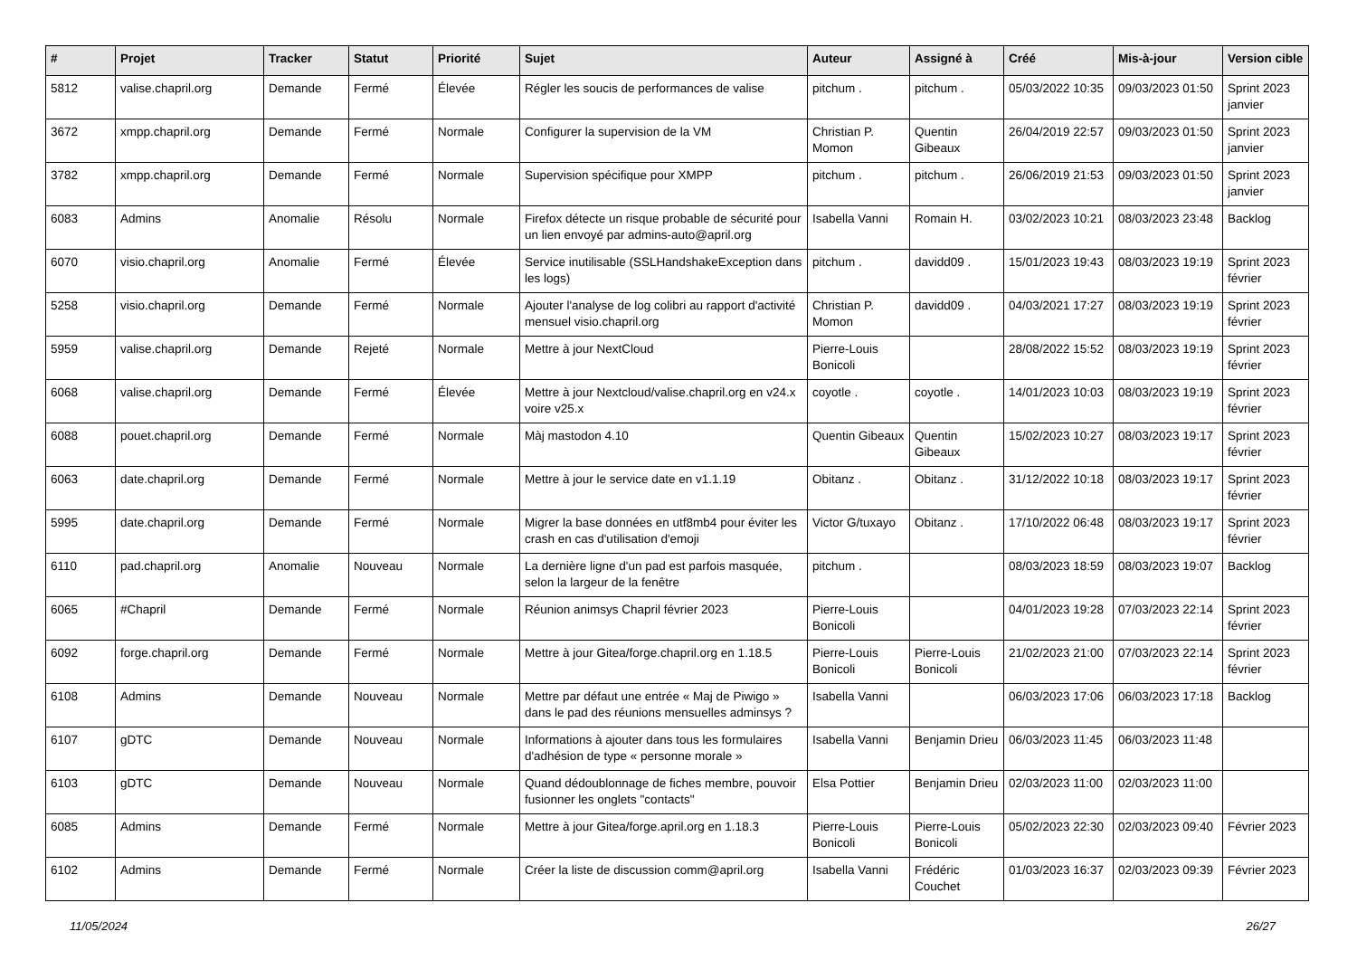| # | Projet | Tracker | Statut | Priorité | Sujet | Auteur | Assigné à | Créé | Mis-à-jour | Version cible |
| --- | --- | --- | --- | --- | --- | --- | --- | --- | --- | --- |
| 5812 | valise.chapril.org | Demande | Fermé | Élevée | Régler les soucis de performances de valise | pitchum . | pitchum . | 05/03/2022 10:35 | 09/03/2023 01:50 | Sprint 2023 janvier |
| 3672 | xmpp.chapril.org | Demande | Fermé | Normale | Configurer la supervision de la VM | Christian P. Momon | Quentin Gibeaux | 26/04/2019 22:57 | 09/03/2023 01:50 | Sprint 2023 janvier |
| 3782 | xmpp.chapril.org | Demande | Fermé | Normale | Supervision spécifique pour XMPP | pitchum . | pitchum . | 26/06/2019 21:53 | 09/03/2023 01:50 | Sprint 2023 janvier |
| 6083 | Admins | Anomalie | Résolu | Normale | Firefox détecte un risque probable de sécurité pour un lien envoyé par admins-auto@april.org | Isabella Vanni | Romain H. | 03/02/2023 10:21 | 08/03/2023 23:48 | Backlog |
| 6070 | visio.chapril.org | Anomalie | Fermé | Élevée | Service inutilisable (SSLHandshakeException dans les logs) | pitchum . | davidd09 . | 15/01/2023 19:43 | 08/03/2023 19:19 | Sprint 2023 février |
| 5258 | visio.chapril.org | Demande | Fermé | Normale | Ajouter l'analyse de log colibri au rapport d'activité mensuel visio.chapril.org | Christian P. Momon | davidd09 . | 04/03/2021 17:27 | 08/03/2023 19:19 | Sprint 2023 février |
| 5959 | valise.chapril.org | Demande | Rejeté | Normale | Mettre à jour NextCloud | Pierre-Louis Bonicoli | | 28/08/2022 15:52 | 08/03/2023 19:19 | Sprint 2023 février |
| 6068 | valise.chapril.org | Demande | Fermé | Élevée | Mettre à jour Nextcloud/valise.chapril.org en v24.x voire v25.x | coyotle . | coyotle . | 14/01/2023 10:03 | 08/03/2023 19:19 | Sprint 2023 février |
| 6088 | pouet.chapril.org | Demande | Fermé | Normale | Màj mastodon 4.10 | Quentin Gibeaux | Quentin Gibeaux | 15/02/2023 10:27 | 08/03/2023 19:17 | Sprint 2023 février |
| 6063 | date.chapril.org | Demande | Fermé | Normale | Mettre à jour le service date en v1.1.19 | Obitanz . | Obitanz . | 31/12/2022 10:18 | 08/03/2023 19:17 | Sprint 2023 février |
| 5995 | date.chapril.org | Demande | Fermé | Normale | Migrer la base données en utf8mb4 pour éviter les crash en cas d'utilisation d'emoji | Victor G/tuxayo | Obitanz . | 17/10/2022 06:48 | 08/03/2023 19:17 | Sprint 2023 février |
| 6110 | pad.chapril.org | Anomalie | Nouveau | Normale | La dernière ligne d'un pad est parfois masquée, selon la largeur de la fenêtre | pitchum . | | 08/03/2023 18:59 | 08/03/2023 19:07 | Backlog |
| 6065 | #Chapril | Demande | Fermé | Normale | Réunion animsys Chapril février 2023 | Pierre-Louis Bonicoli | | 04/01/2023 19:28 | 07/03/2023 22:14 | Sprint 2023 février |
| 6092 | forge.chapril.org | Demande | Fermé | Normale | Mettre à jour Gitea/forge.chapril.org en 1.18.5 | Pierre-Louis Bonicoli | Pierre-Louis Bonicoli | 21/02/2023 21:00 | 07/03/2023 22:14 | Sprint 2023 février |
| 6108 | Admins | Demande | Nouveau | Normale | Mettre par défaut une entrée « Maj de Piwigo » dans le pad des réunions mensuelles adminsys ? | Isabella Vanni | | 06/03/2023 17:06 | 06/03/2023 17:18 | Backlog |
| 6107 | gDTC | Demande | Nouveau | Normale | Informations à ajouter dans tous les formulaires d'adhésion de type « personne morale » | Isabella Vanni | Benjamin Drieu | 06/03/2023 11:45 | 06/03/2023 11:48 | |
| 6103 | gDTC | Demande | Nouveau | Normale | Quand dédoublonnage de fiches membre, pouvoir fusionner les onglets "contacts" | Elsa Pottier | Benjamin Drieu | 02/03/2023 11:00 | 02/03/2023 11:00 | |
| 6085 | Admins | Demande | Fermé | Normale | Mettre à jour Gitea/forge.april.org en 1.18.3 | Pierre-Louis Bonicoli | Pierre-Louis Bonicoli | 05/02/2023 22:30 | 02/03/2023 09:40 | Février 2023 |
| 6102 | Admins | Demande | Fermé | Normale | Créer la liste de discussion comm@april.org | Isabella Vanni | Frédéric Couchet | 01/03/2023 16:37 | 02/03/2023 09:39 | Février 2023 |
11/05/2024 26/27